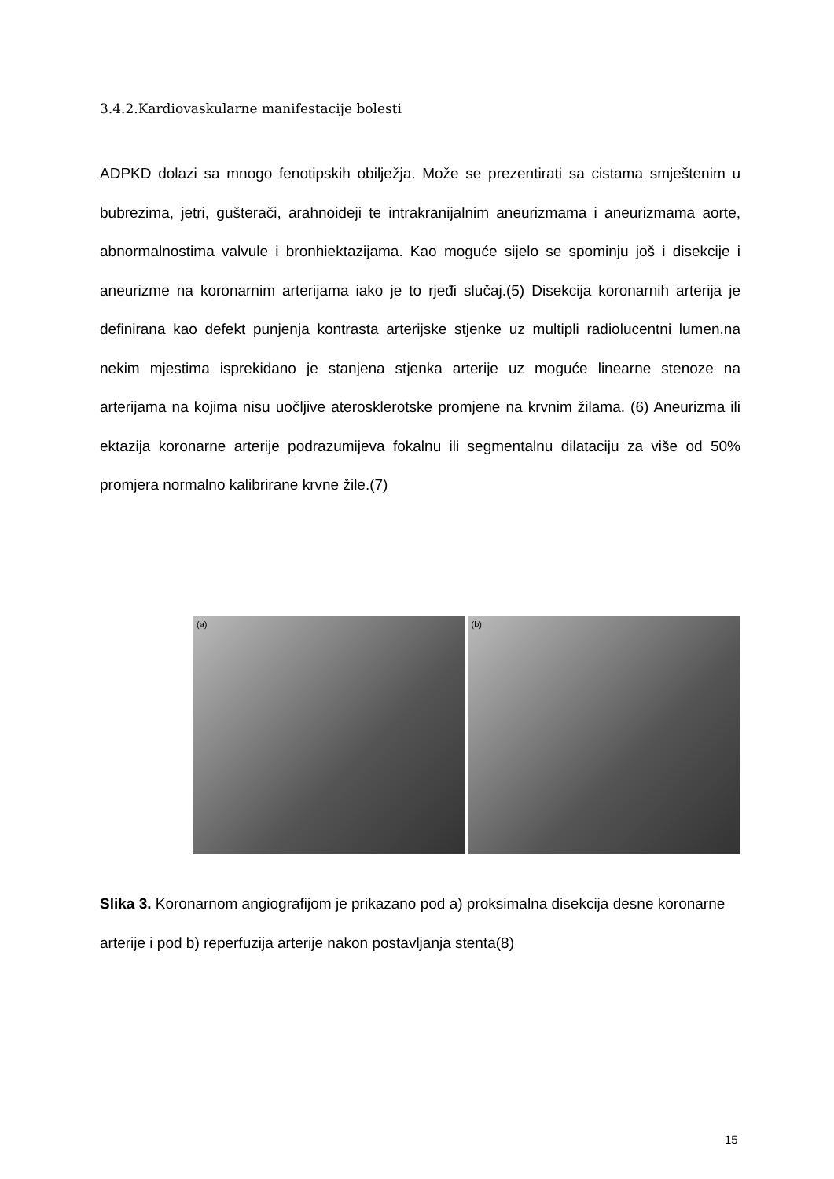3.4.2.Kardiovaskularne manifestacije bolesti
ADPKD dolazi sa mnogo fenotipskih obilježja. Može se prezentirati sa cistama smještenim u bubrezima, jetri, gušterači, arahnoideji te intrakranijalnim aneurizmama i aneurizmama aorte, abnormalnostima valvule i bronhiektazijama. Kao moguće sijelo se spominju još i disekcije i aneurizme na koronarnim arterijama iako je to rjeđi slučaj.(5) Disekcija koronarnih arterija je definirana kao defekt punjenja kontrasta arterijske stjenke uz multipli radiolucentni lumen,na nekim mjestima isprekidano je stanjena stjenka arterije uz moguće linearne stenoze na arterijama na kojima nisu uočljive aterosklerotske promjene na krvnim žilama. (6) Aneurizma ili ektazija koronarne arterije podrazumijeva fokalnu ili segmentalnu dilataciju za više od 50% promjera normalno kalibrirane krvne žile.(7)
(a)
(b)
Slika 3. Koronarnom angiografijom je prikazano pod a) proksimalna disekcija desne koronarne arterije i pod b) reperfuzija arterije nakon postavljanja stenta(8)
15